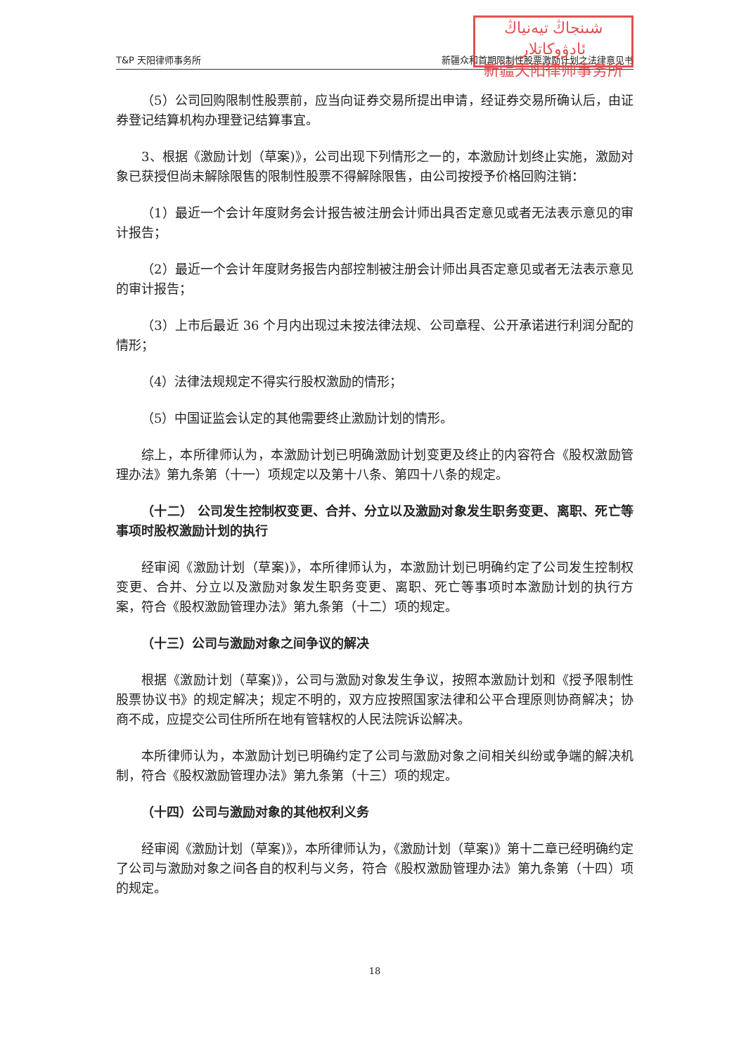شىنجاڭ تيەنياڭ ئادۋوكاتلار
新疆天阳律师事务所
T&P 天阳律师事务所 新疆众和首期限制性股票激励计划之法律意见书
（5）公司回购限制性股票前，应当向证券交易所提出申请，经证券交易所确认后，由证券登记结算机构办理登记结算事宜。
3、根据《激励计划（草案)》，公司出现下列情形之一的，本激励计划终止实施，激励对象已获授但尚未解除限售的限制性股票不得解除限售，由公司按授予价格回购注销：
（1）最近一个会计年度财务会计报告被注册会计师出具否定意见或者无法表示意见的审计报告；
（2）最近一个会计年度财务报告内部控制被注册会计师出具否定意见或者无法表示意见的审计报告；
（3）上市后最近 36 个月内出现过未按法律法规、公司章程、公开承诺进行利润分配的情形；
（4）法律法规规定不得实行股权激励的情形；
（5）中国证监会认定的其他需要终止激励计划的情形。
综上，本所律师认为，本激励计划已明确激励计划变更及终止的内容符合《股权激励管理办法》第九条第（十一）项规定以及第十八条、第四十八条的规定。
（十二） 公司发生控制权变更、合并、分立以及激励对象发生职务变更、离职、死亡等事项时股权激励计划的执行
经审阅《激励计划（草案)》，本所律师认为，本激励计划已明确约定了公司发生控制权变更、合并、分立以及激励对象发生职务变更、离职、死亡等事项时本激励计划的执行方案，符合《股权激励管理办法》第九条第（十二）项的规定。
（十三）公司与激励对象之间争议的解决
根据《激励计划（草案)》，公司与激励对象发生争议，按照本激励计划和《授予限制性股票协议书》的规定解决；规定不明的，双方应按照国家法律和公平合理原则协商解决；协商不成，应提交公司住所所在地有管辖权的人民法院诉讼解决。
本所律师认为，本激励计划已明确约定了公司与激励对象之间相关纠纷或争端的解决机制，符合《股权激励管理办法》第九条第（十三）项的规定。
（十四）公司与激励对象的其他权利义务
经审阅《激励计划（草案)》，本所律师认为，《激励计划（草案)》第十二章已经明确约定了公司与激励对象之间各自的权利与义务，符合《股权激励管理办法》第九条第（十四）项的规定。
18